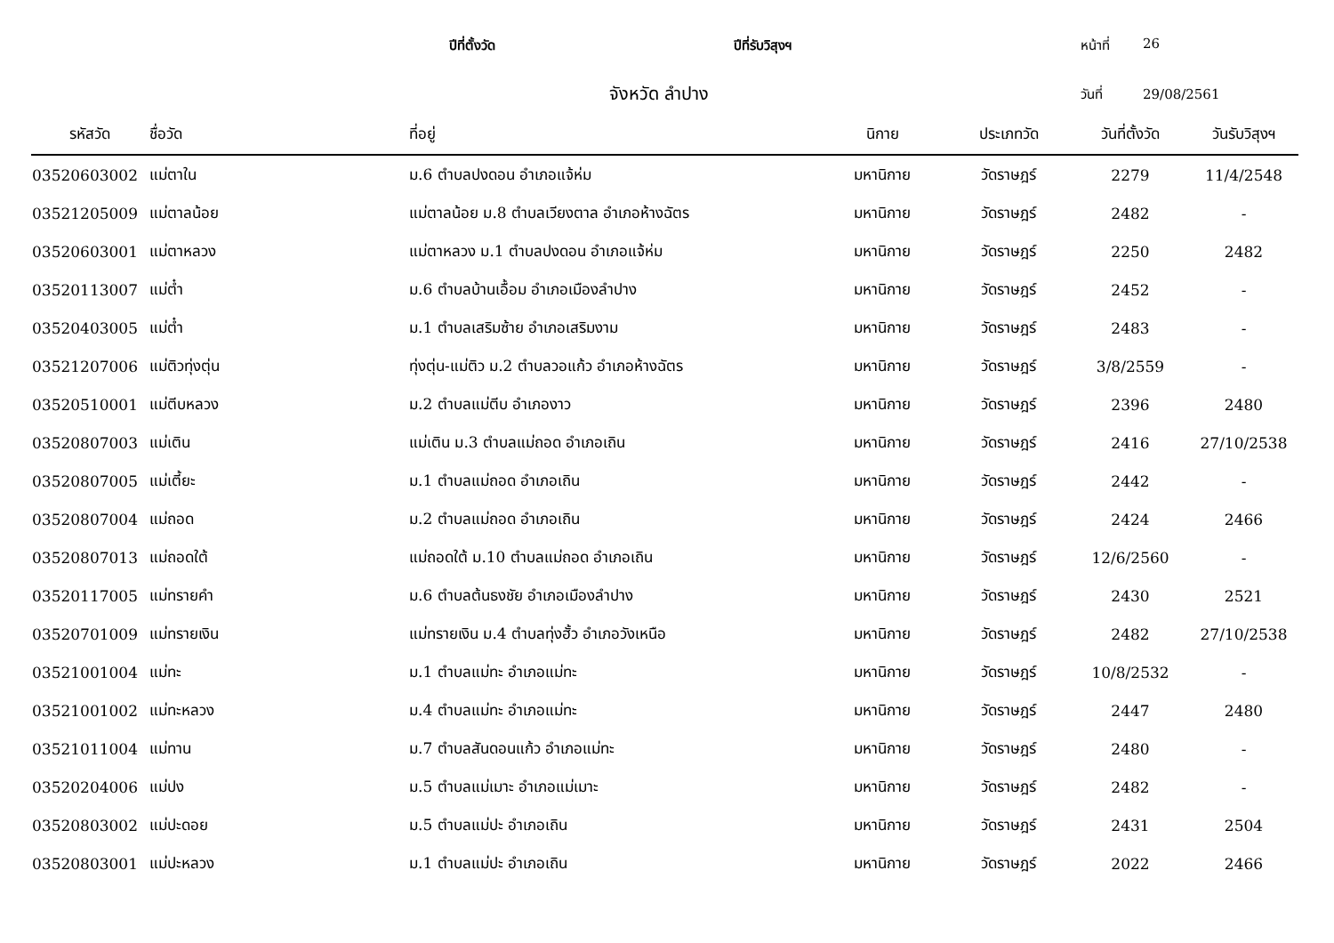ปีที่ตั้งวัด ปีที่รับวิสุงฯ หน้าที่ 26
จังหวัด ลำปาง
วันที่ 29/08/2561
| รหัสวัด | ชื่อวัด | ที่อยู่ | นิกาย | ประเภทวัด | วันที่ตั้งวัด | วันรับวิสุงฯ |
| --- | --- | --- | --- | --- | --- | --- |
| 03520603002 | แม่ตาใน | ม.6 ตำบลปงดอน อำเภอแจ้ห่ม | มหานิกาย | วัดราษฎร์ | 2279 | 11/4/2548 |
| 03521205009 | แม่ตาลน้อย | แม่ตาลน้อย ม.8 ตำบลเวียงตาล อำเภอห้างฉัตร | มหานิกาย | วัดราษฎร์ | 2482 | - |
| 03520603001 | แม่ตาหลวง | แม่ตาหลวง ม.1 ตำบลปงดอน อำเภอแจ้ห่ม | มหานิกาย | วัดราษฎร์ | 2250 | 2482 |
| 03520113007 | แม่ต๋ำ | ม.6 ตำบลบ้านเอื้อม อำเภอเมืองลำปาง | มหานิกาย | วัดราษฎร์ | 2452 | - |
| 03520403005 | แม่ต๋ำ | ม.1 ตำบลเสริมซ้าย อำเภอเสริมงาม | มหานิกาย | วัดราษฎร์ | 2483 | - |
| 03521207006 | แม่ติวทุ่งตุ่น | ทุ่งตุ่น-แม่ติว ม.2 ตำบลวอแก้ว อำเภอห้างฉัตร | มหานิกาย | วัดราษฎร์ | 3/8/2559 | - |
| 03520510001 | แม่ตีบหลวง | ม.2 ตำบลแม่ตีบ อำเภองาว | มหานิกาย | วัดราษฎร์ | 2396 | 2480 |
| 03520807003 | แม่เติน | แม่เติน ม.3 ตำบลแม่ถอด อำเภอเถิน | มหานิกาย | วัดราษฎร์ | 2416 | 27/10/2538 |
| 03520807005 | แม่เตี้ยะ | ม.1 ตำบลแม่ถอด อำเภอเถิน | มหานิกาย | วัดราษฎร์ | 2442 | - |
| 03520807004 | แม่ถอด | ม.2 ตำบลแม่ถอด อำเภอเถิน | มหานิกาย | วัดราษฎร์ | 2424 | 2466 |
| 03520807013 | แม่ถอดใต้ | แม่ถอดใต้ ม.10 ตำบลแม่ถอด อำเภอเถิน | มหานิกาย | วัดราษฎร์ | 12/6/2560 | - |
| 03520117005 | แม่ทรายคำ | ม.6 ตำบลต้นธงชัย อำเภอเมืองลำปาง | มหานิกาย | วัดราษฎร์ | 2430 | 2521 |
| 03520701009 | แม่ทรายเงิน | แม่ทรายเงิน ม.4 ตำบลทุ่งฮั้ว อำเภอวังเหนือ | มหานิกาย | วัดราษฎร์ | 2482 | 27/10/2538 |
| 03521001004 | แม่ทะ | ม.1 ตำบลแม่ทะ อำเภอแม่ทะ | มหานิกาย | วัดราษฎร์ | 10/8/2532 | - |
| 03521001002 | แม่ทะหลวง | ม.4 ตำบลแม่ทะ อำเภอแม่ทะ | มหานิกาย | วัดราษฎร์ | 2447 | 2480 |
| 03521011004 | แม่ทาน | ม.7 ตำบลสันดอนแก้ว อำเภอแม่ทะ | มหานิกาย | วัดราษฎร์ | 2480 | - |
| 03520204006 | แม่ปง | ม.5 ตำบลแม่เมาะ อำเภอแม่เมาะ | มหานิกาย | วัดราษฎร์ | 2482 | - |
| 03520803002 | แม่ปะดอย | ม.5 ตำบลแม่ปะ อำเภอเถิน | มหานิกาย | วัดราษฎร์ | 2431 | 2504 |
| 03520803001 | แม่ปะหลวง | ม.1 ตำบลแม่ปะ อำเภอเถิน | มหานิกาย | วัดราษฎร์ | 2022 | 2466 |